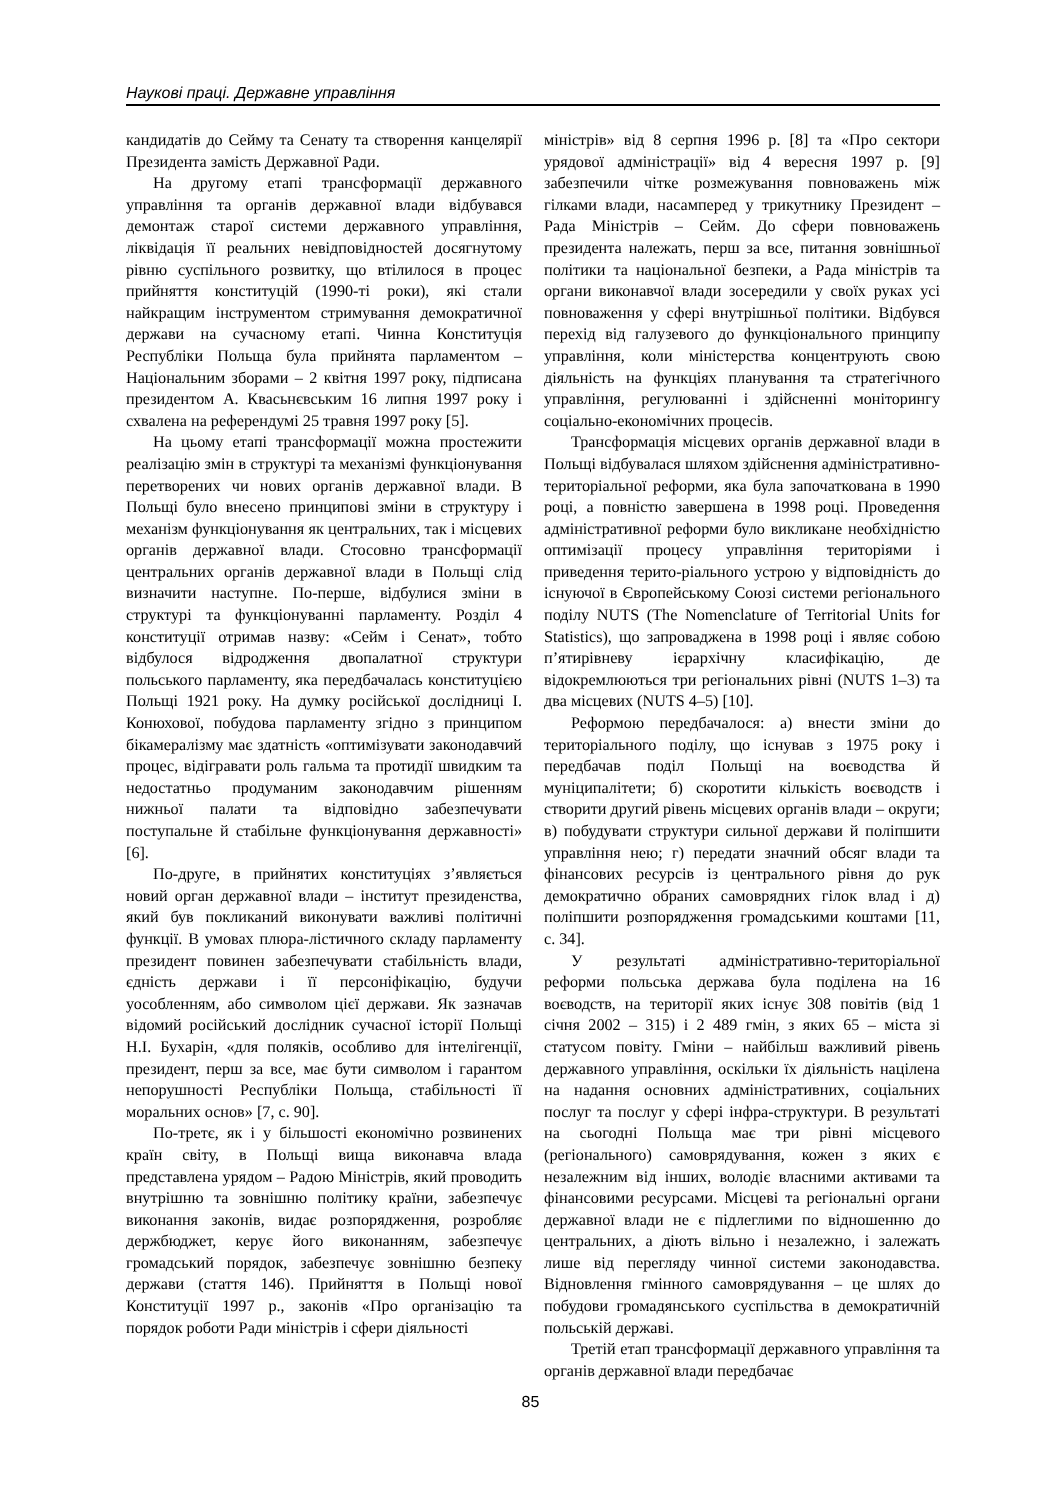Наукові праці. Державне управління
кандидатів до Сейму та Сенату та створення канцелярії Президента замість Державної Ради.
На другому етапі трансформації державного управління та органів державної влади відбувався демонтаж старої системи державного управління, ліквідація її реальних невідповідностей досягнутому рівню суспільного розвитку, що втілилося в процес прийняття конституцій (1990-ті роки), які стали найкращим інструментом стримування демократичної держави на сучасному етапі. Чинна Конституція Республіки Польща була прийнята парламентом – Національним зборами – 2 квітня 1997 року, підписана президентом А. Квасьнєвським 16 липня 1997 року і схвалена на референдумі 25 травня 1997 року [5].
На цьому етапі трансформації можна простежити реалізацію змін в структурі та механізмі функціонування перетворених чи нових органів державної влади. В Польщі було внесено принципові зміни в структуру і механізм функціонування як центральних, так і місцевих органів державної влади. Стосовно трансформації центральних органів державної влади в Польщі слід визначити наступне. По-перше, відбулися зміни в структурі та функціонуванні парламенту. Розділ 4 конституції отримав назву: «Сейм і Сенат», тобто відбулося відродження двопалатної структури польського парламенту, яка передбачалась конституцією Польщі 1921 року. На думку російської дослідниці І. Конюхової, побудова парламенту згідно з принципом бікамералізму має здатність «оптимізувати законодавчий процес, відігравати роль гальма та протидії швидким та недостатньо продуманим законодавчим рішенням нижньої палати та відповідно забезпечувати поступальне й стабільне функціонування державності» [6].
По-друге, в прийнятих конституціях з’являється новий орган державної влади – інститут президенства, який був покликаний виконувати важливі політичні функції. В умовах плюра-лістичного складу парламенту президент повинен забезпечувати стабільність влади, єдність держави і її персоніфікацію, будучи уособленням, або символом цієї держави. Як зазначав відомий російський дослідник сучасної історії Польщі Н.І. Бухарін, «для поляків, особливо для інтелігенції, президент, перш за все, має бути символом і гарантом непорушності Республіки Польща, стабільності її моральних основ» [7, с. 90].
По-третє, як і у більшості економічно розвинених країн світу, в Польщі вища виконавча влада представлена урядом – Радою Міністрів, який проводить внутрішню та зовнішню політику країни, забезпечує виконання законів, видає розпорядження, розробляє держбюджет, керує його виконанням, забезпечує громадський порядок, забезпечує зовнішню безпеку держави (стаття 146). Прийняття в Польщі нової Конституції 1997 р., законів «Про організацію та порядок роботи Ради міністрів і сфери діяльності
міністрів» від 8 серпня 1996 р. [8] та «Про сектори урядової адміністрації» від 4 вересня 1997 р. [9] забезпечили чітке розмежування повноважень між гілками влади, насамперед у трикутнику Президент – Рада Міністрів – Сейм. До сфери повноважень президента належать, перш за все, питання зовнішньої політики та національної безпеки, а Рада міністрів та органи виконавчої влади зосередили у своїх руках усі повноваження у сфері внутрішньої політики. Відбувся перехід від галузевого до функціонального принципу управління, коли міністерства концентрують свою діяльність на функціях планування та стратегічного управління, регулюванні і здійсненні моніторингу соціально-економічних процесів.
Трансформація місцевих органів державної влади в Польщі відбувалася шляхом здійснення адміністративно-територіальної реформи, яка була започаткована в 1990 році, а повністю завершена в 1998 році. Проведення адміністративної реформи було викликане необхідністю оптимізації процесу управління територіями і приведення терито-ріального устрою у відповідність до існуючої в Європейському Союзі системи регіонального поділу NUTS (The Nomenclature of Territorial Units for Statistics), що запроваджена в 1998 році і являє собою п’ятирівневу ієрархічну класифікацію, де відокремлюються три регіональних рівні (NUTS 1–3) та два місцевих (NUTS 4–5) [10].
Реформою передбачалося: а) внести зміни до територіального поділу, що існував з 1975 року і передбачав поділ Польщі на воєводства й муніципалітети; б) скоротити кількість воєводств і створити другий рівень місцевих органів влади – округи; в) побудувати структури сильної держави й поліпшити управління нею; г) передати значний обсяг влади та фінансових ресурсів із центрального рівня до рук демократично обраних самоврядних гілок влад і д) поліпшити розпорядження громадськими коштами [11, с. 34].
У результаті адміністративно-територіальної реформи польська держава була поділена на 16 воєводств, на території яких існує 308 повітів (від 1 січня 2002 – 315) і 2 489 гмін, з яких 65 – міста зі статусом повіту. Гміни – найбільш важливий рівень державного управління, оскільки їх діяльність націлена на надання основних адміністративних, соціальних послуг та послуг у сфері інфра-структури. В результаті на сьогодні Польща має три рівні місцевого (регіонального) самоврядування, кожен з яких є незалежним від інших, володіє власними активами та фінансовими ресурсами. Місцеві та регіональні органи державної влади не є підлеглими по відношенню до центральних, а діють вільно і незалежно, і залежать лише від перегляду чинної системи законодавства. Відновлення гмінного самоврядування – це шлях до побудови громадянського суспільства в демократичній польській державі.
Третій етап трансформації державного управління та органів державної влади передбачає
85